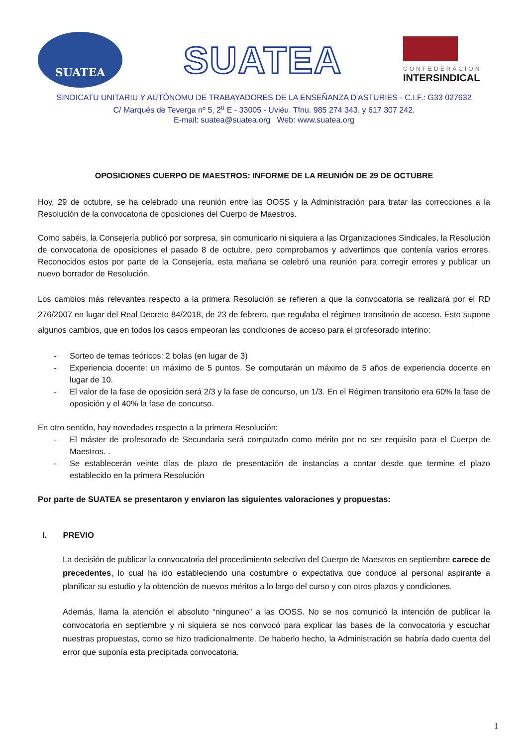SUATEA
SUATEA
CONFEDERACIÓN
INTERSINDICAL
SINDICATU UNITARIU Y AUTÓNOMU DE TRABAYADORES DE LA ENSEÑANZA D'ASTURIES - C.I.F.: G33 027632
C/ Marqués de Teverga nº 5, 2<sup>u</sup> E - 33005 - Uviéu. Tfnu. 985 274 343. y 617 307 242.
E-mail: suatea@suatea.org Web: www.suatea.org
OPOSICIONES CUERPO DE MAESTROS: INFORME DE LA REUNIÓN DE 29 DE OCTUBRE
Hoy, 29 de octubre, se ha celebrado una reunión entre las OOSS y la Administración para tratar las correcciones a la Resolución de la convocatoria de oposiciones del Cuerpo de Maestros.
Como sabéis, la Consejería publicó por sorpresa, sin comunicarlo ni siquiera a las Organizaciones Sindicales, la Resolución de convocatoria de oposiciones el pasado 8 de octubre, pero comprobamos y advertimos que contenía varios errores. Reconocidos estos por parte de la Consejería, esta mañana se celebró una reunión para corregir errores y publicar un nuevo borrador de Resolución.
Los cambios más relevantes respecto a la primera Resolución se refieren a que la convocatoria se realizará por el RD 276/2007 en lugar del Real Decreto 84/2018, de 23 de febrero, que regulaba el régimen transitorio de acceso. Esto supone algunos cambios, que en todos los casos empeoran las condiciones de acceso para el profesorado interino:
- Sorteo de temas teóricos: 2 bolas (en lugar de 3)
- Experiencia docente: un máximo de 5 puntos. Se computarán un máximo de 5 años de experiencia docente en lugar de 10.
- El valor de la fase de oposición será 2/3 y la fase de concurso, un 1/3. En el Régimen transitorio era 60% la fase de oposición y el 40% la fase de concurso.
En otro sentido, hay novedades respecto a la primera Resolución:
- El máster de profesorado de Secundaria será computado como mérito por no ser requisito para el Cuerpo de Maestros. .
- Se establecerán veinte días de plazo de presentación de instancias a contar desde que termine el plazo establecido en la primera Resolución
Por parte de SUATEA se presentaron y enviaron las siguientes valoraciones y propuestas:
I. PREVIO
La decisión de publicar la convocatoria del procedimiento selectivo del Cuerpo de Maestros en septiembre carece de precedentes, lo cual ha ido estableciendo una costumbre o expectativa que conduce al personal aspirante a planificar su estudio y la obtención de nuevos méritos a lo largo del curso y con otros plazos y condiciones.
Además, llama la atención el absoluto “ninguneo” a las OOSS. No se nos comunicó la intención de publicar la convocatoria en septiembre y ni siquiera se nos convocó para explicar las bases de la convocatoria y escuchar nuestras propuestas, como se hizo tradicionalmente. De haberlo hecho, la Administración se habría dado cuenta del error que suponía esta precipitada convocatoria.
1